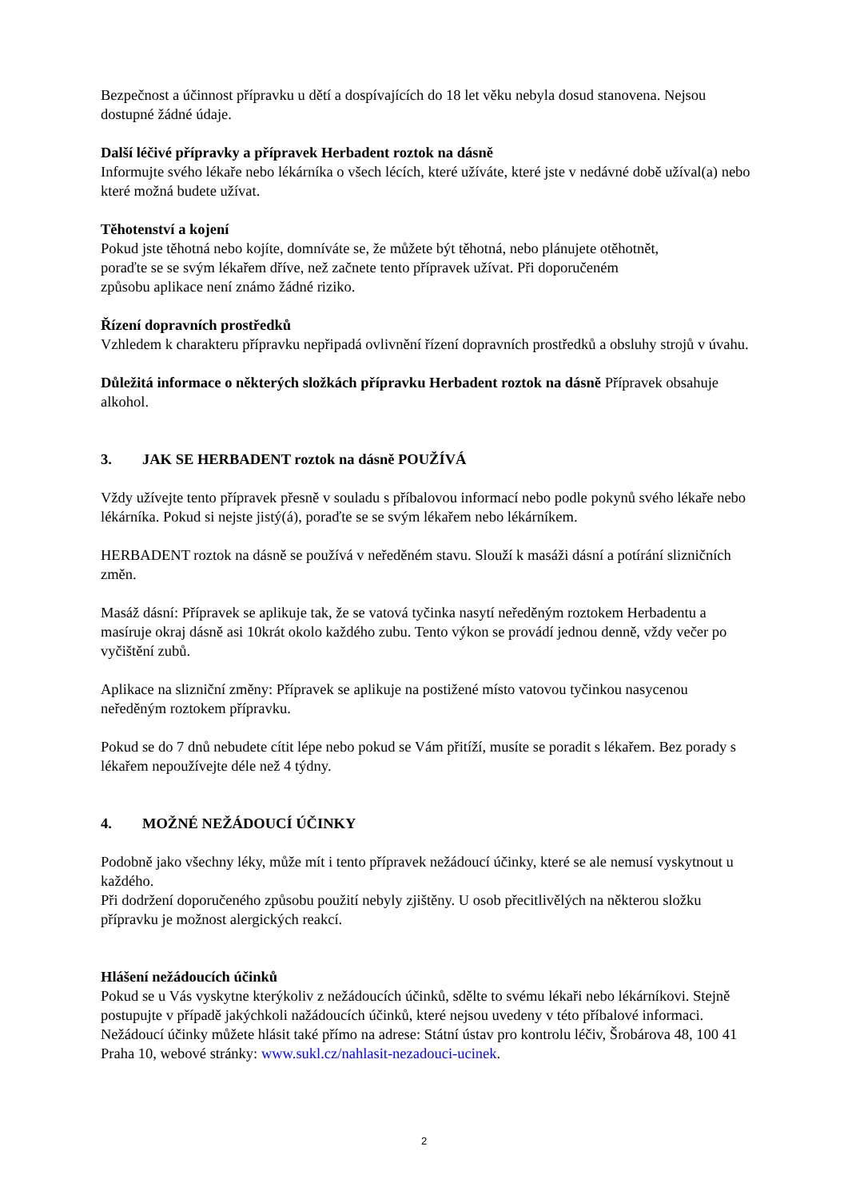Bezpečnost a účinnost přípravku u dětí a dospívajících do 18 let věku nebyla dosud stanovena. Nejsou dostupné žádné údaje.
Další léčivé přípravky a přípravek Herbadent roztok na dásně
Informujte svého lékaře nebo lékárníka o všech lécích, které užíváte, které jste v nedávné době užíval(a) nebo které možná budete užívat.
Těhotenství a kojení
Pokud jste těhotná nebo kojíte, domníváte se, že můžete být těhotná, nebo plánujete otěhotnět,
poraďte se se svým lékařem dříve, než začnete tento přípravek užívat. Při doporučeném
způsobu aplikace není známo žádné riziko.
Řízení dopravních prostředků
Vzhledem k charakteru přípravku nepřipadá ovlivnění řízení dopravních prostředků a obsluhy strojů v úvahu.
Důležitá informace o některých složkách přípravku Herbadent roztok na dásně Přípravek obsahuje alkohol.
3. JAK SE HERBADENT roztok na dásně POUŽÍVÁ
Vždy užívejte tento přípravek přesně v souladu s příbalovou informací nebo podle pokynů svého lékaře nebo lékárníka. Pokud si nejste jistý(á), poraďte se se svým lékařem nebo lékárníkem.
HERBADENT roztok na dásně se používá v neředěném stavu. Slouží k masáži dásní a potírání slizničních změn.
Masáž dásní: Přípravek se aplikuje tak, že se vatová tyčinka nasytí neředěným roztokem Herbadentu a masíruje okraj dásně asi 10krát okolo každého zubu. Tento výkon se provádí jednou denně, vždy večer po vyčištění zubů.
Aplikace na slizniční změny: Přípravek se aplikuje na postižené místo vatovou tyčinkou nasycenou neředěným roztokem přípravku.
Pokud se do 7 dnů nebudete cítit lépe nebo pokud se Vám přitíží, musíte se poradit s lékařem. Bez porady s lékařem nepoužívejte déle než 4 týdny.
4. MOŽNÉ NEŽÁDOUCÍ ÚČINKY
Podobně jako všechny léky, může mít i tento přípravek nežádoucí účinky, které se ale nemusí vyskytnout u každého.
Při dodržení doporučeného způsobu použití nebyly zjištěny. U osob přecitlivělých na některou složku přípravku je možnost alergických reakcí.
Hlášení nežádoucích účinků
Pokud se u Vás vyskytne kterýkoliv z nežádoucích účinků, sdělte to svému lékaři nebo lékárníkovi. Stejně postupujte v případě jakýchkoli nažádoucích účinků, které nejsou uvedeny v této příbalové informaci. Nežádoucí účinky můžete hlásit také přímo na adrese: Státní ústav pro kontrolu léčiv, Šrobárova 48, 100 41 Praha 10, webové stránky: www.sukl.cz/nahlasit-nezadouci-ucinek.
2